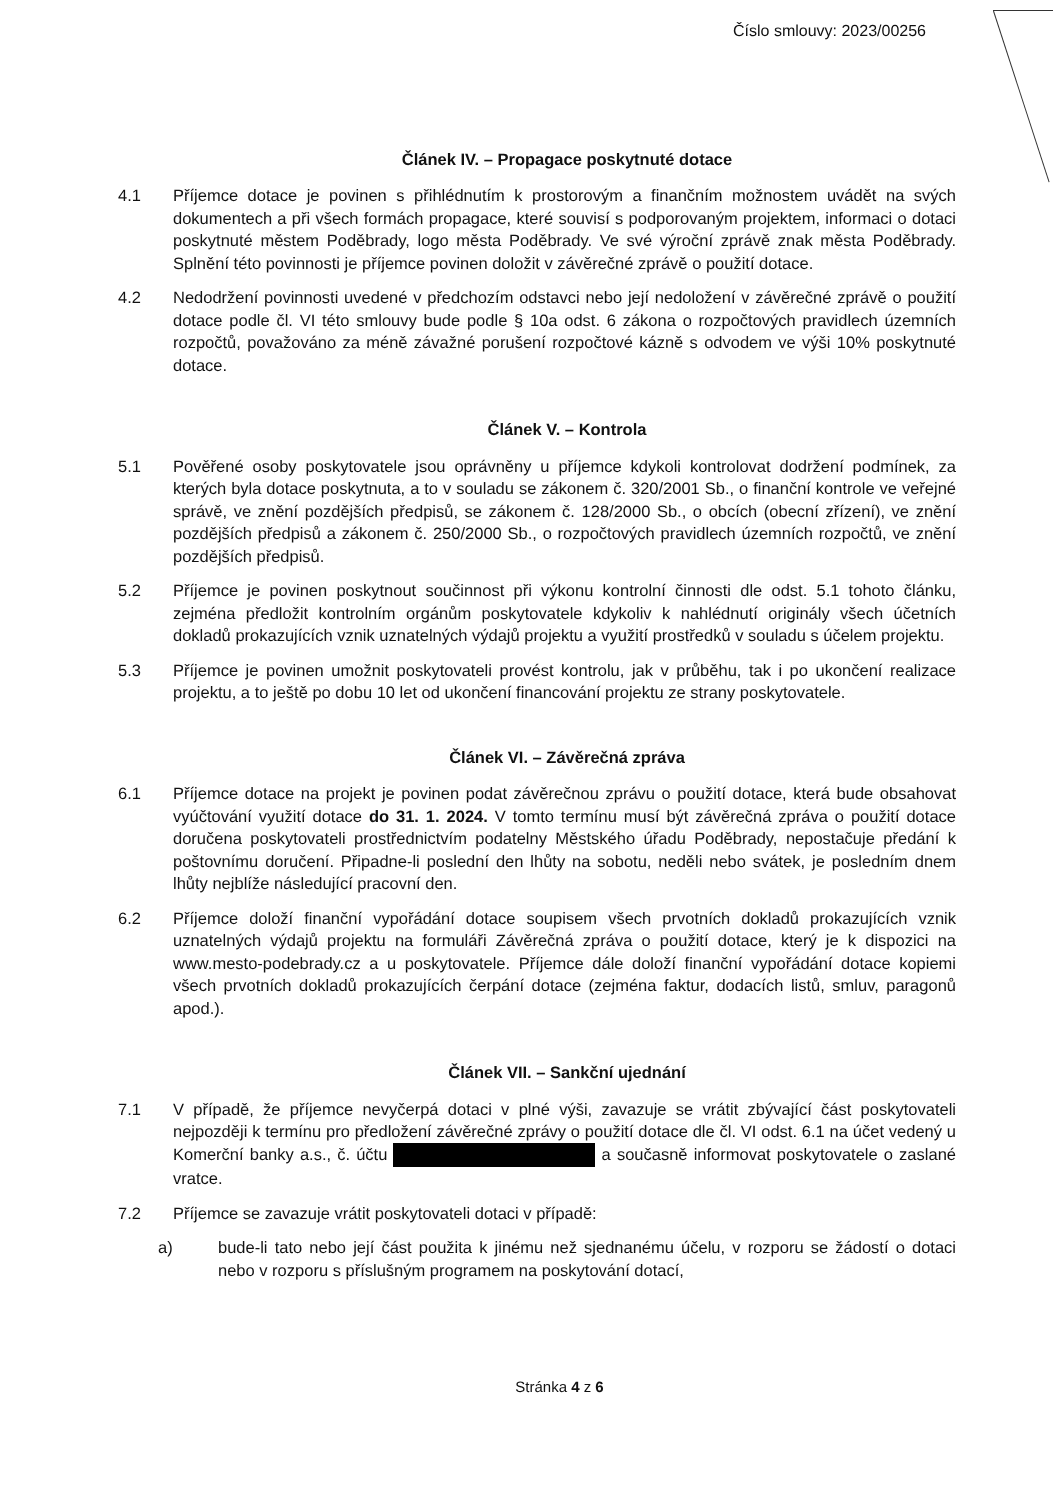Číslo smlouvy: 2023/00256
Článek IV. – Propagace poskytnuté dotace
4.1 Příjemce dotace je povinen s přihlédnutím k prostorovým a finančním možnostem uvádět na svých dokumentech a při všech formách propagace, které souvisí s podporovaným projektem, informaci o dotaci poskytnuté městem Poděbrady, logo města Poděbrady. Ve své výroční zprávě znak města Poděbrady. Splnění této povinnosti je příjemce povinen doložit v závěrečné zprávě o použití dotace.
4.2 Nedodržení povinnosti uvedené v předchozím odstavci nebo její nedoložení v závěrečné zprávě o použití dotace podle čl. VI této smlouvy bude podle § 10a odst. 6 zákona o rozpočtových pravidlech územních rozpočtů, považováno za méně závažné porušení rozpočtové kázně s odvodem ve výši 10% poskytnuté dotace.
Článek V. – Kontrola
5.1 Pověřené osoby poskytovatele jsou oprávněny u příjemce kdykoli kontrolovat dodržení podmínek, za kterých byla dotace poskytnuta, a to v souladu se zákonem č. 320/2001 Sb., o finanční kontrole ve veřejné správě, ve znění pozdějších předpisů, se zákonem č. 128/2000 Sb., o obcích (obecní zřízení), ve znění pozdějších předpisů a zákonem č. 250/2000 Sb., o rozpočtových pravidlech územních rozpočtů, ve znění pozdějších předpisů.
5.2 Příjemce je povinen poskytnout součinnost při výkonu kontrolní činnosti dle odst. 5.1 tohoto článku, zejména předložit kontrolním orgánům poskytovatele kdykoliv k nahlédnutí originály všech účetních dokladů prokazujících vznik uznatelných výdajů projektu a využití prostředků v souladu s účelem projektu.
5.3 Příjemce je povinen umožnit poskytovateli provést kontrolu, jak v průběhu, tak i po ukončení realizace projektu, a to ještě po dobu 10 let od ukončení financování projektu ze strany poskytovatele.
Článek VI. – Závěrečná zpráva
6.1 Příjemce dotace na projekt je povinen podat závěrečnou zprávu o použití dotace, která bude obsahovat vyúčtování využití dotace do 31. 1. 2024. V tomto termínu musí být závěrečná zpráva o použití dotace doručena poskytovateli prostřednictvím podatelny Městského úřadu Poděbrady, nepostačuje předání k poštovnímu doručení. Připadne-li poslední den lhůty na sobotu, neděli nebo svátek, je posledním dnem lhůty nejblíže následující pracovní den.
6.2 Příjemce doloží finanční vypořádání dotace soupisem všech prvotních dokladů prokazujících vznik uznatelných výdajů projektu na formuláři Závěrečná zpráva o použití dotace, který je k dispozici na www.mesto-podebrady.cz a u poskytovatele. Příjemce dále doloží finanční vypořádání dotace kopiemi všech prvotních dokladů prokazujících čerpání dotace (zejména faktur, dodacích listů, smluv, paragonů apod.).
Článek VII. – Sankční ujednání
7.1 V případě, že příjemce nevyčerpá dotaci v plné výši, zavazuje se vrátit zbývající část poskytovateli nejpozději k termínu pro předložení závěrečné zprávy o použití dotace dle čl. VI odst. 6.1 na účet vedený u Komerční banky a.s., č. účtu a současně informovat poskytovatele o zaslané vratce.
7.2 Příjemce se zavazuje vrátit poskytovateli dotaci v případě:
a) bude-li tato nebo její část použita k jinému než sjednanému účelu, v rozporu se žádostí o dotaci nebo v rozporu s příslušným programem na poskytování dotací,
Stránka 4 z 6